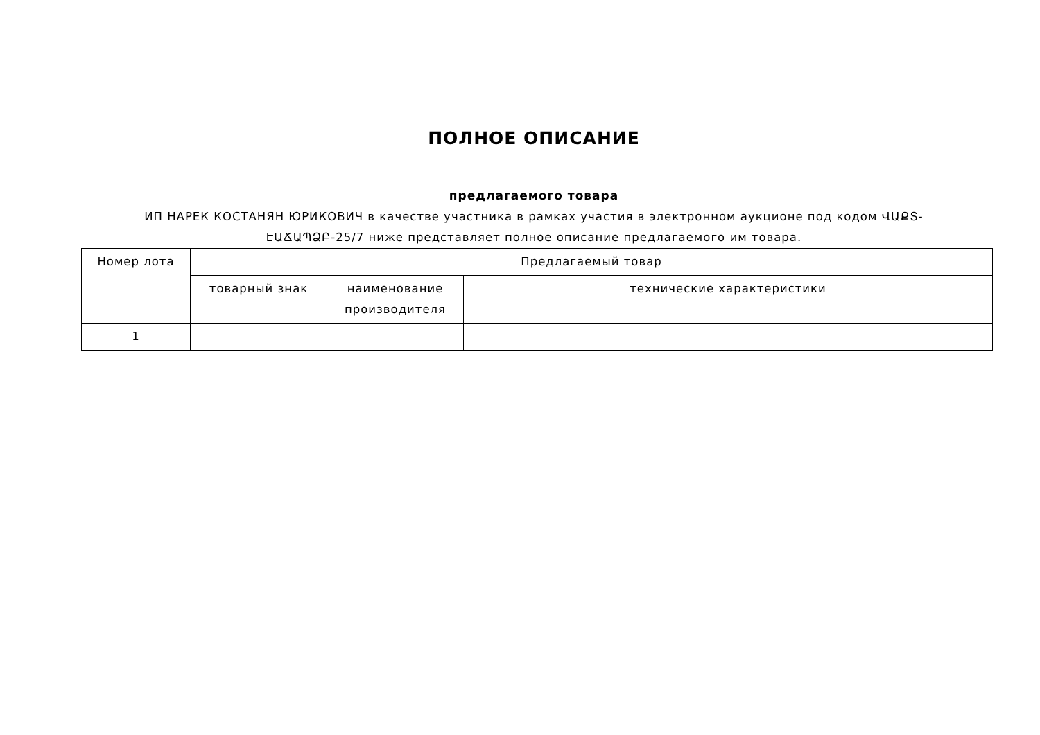ПОЛНОЕ ОПИСАНИЕ
предлагаемого товара
ИП НАРЕК КОСТАНЯН ЮРИКОВИЧ в качестве участника в рамках участия в электронном аукционе под кодом ՎԱՔՏ-ԷԱՃԱՊՁԲ-25/7 ниже представляет полное описание предлагаемого им товара.
| Номер лота | Предлагаемый товар | | |
| --- | --- | --- | --- |
| | товарный знак | наименование производителя | технические характеристики |
| 1 | | | |